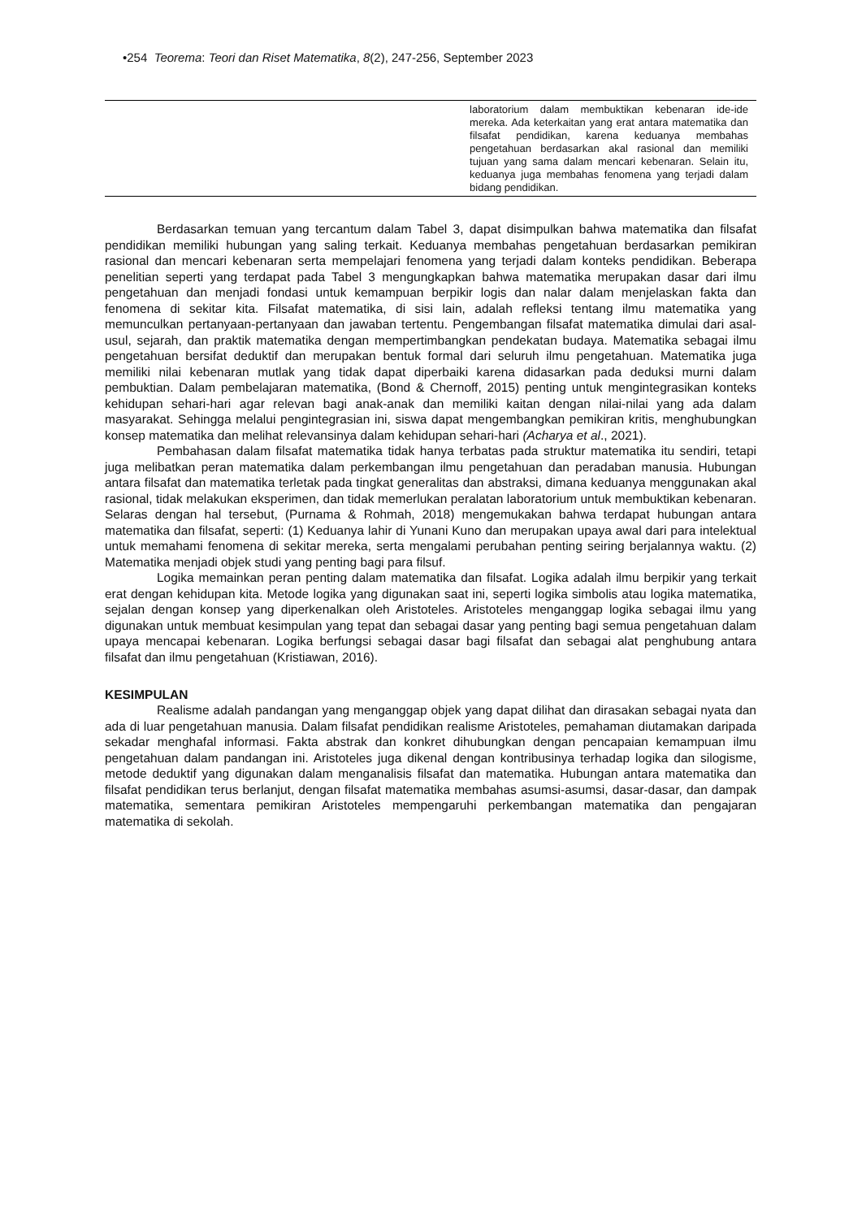•254 Teorema: Teori dan Riset Matematika, 8(2), 247-256, September 2023
| | laboratorium dalam membuktikan kebenaran ide-ide mereka. Ada keterkaitan yang erat antara matematika dan filsafat pendidikan, karena keduanya membahas pengetahuan berdasarkan akal rasional dan memiliki tujuan yang sama dalam mencari kebenaran. Selain itu, keduanya juga membahas fenomena yang terjadi dalam bidang pendidikan. |
Berdasarkan temuan yang tercantum dalam Tabel 3, dapat disimpulkan bahwa matematika dan filsafat pendidikan memiliki hubungan yang saling terkait. Keduanya membahas pengetahuan berdasarkan pemikiran rasional dan mencari kebenaran serta mempelajari fenomena yang terjadi dalam konteks pendidikan. Beberapa penelitian seperti yang terdapat pada Tabel 3 mengungkapkan bahwa matematika merupakan dasar dari ilmu pengetahuan dan menjadi fondasi untuk kemampuan berpikir logis dan nalar dalam menjelaskan fakta dan fenomena di sekitar kita. Filsafat matematika, di sisi lain, adalah refleksi tentang ilmu matematika yang memunculkan pertanyaan-pertanyaan dan jawaban tertentu. Pengembangan filsafat matematika dimulai dari asal-usul, sejarah, dan praktik matematika dengan mempertimbangkan pendekatan budaya. Matematika sebagai ilmu pengetahuan bersifat deduktif dan merupakan bentuk formal dari seluruh ilmu pengetahuan. Matematika juga memiliki nilai kebenaran mutlak yang tidak dapat diperbaiki karena didasarkan pada deduksi murni dalam pembuktian. Dalam pembelajaran matematika, (Bond & Chernoff, 2015) penting untuk mengintegrasikan konteks kehidupan sehari-hari agar relevan bagi anak-anak dan memiliki kaitan dengan nilai-nilai yang ada dalam masyarakat. Sehingga melalui pengintegrasian ini, siswa dapat mengembangkan pemikiran kritis, menghubungkan konsep matematika dan melihat relevansinya dalam kehidupan sehari-hari (Acharya et al., 2021).
Pembahasan dalam filsafat matematika tidak hanya terbatas pada struktur matematika itu sendiri, tetapi juga melibatkan peran matematika dalam perkembangan ilmu pengetahuan dan peradaban manusia. Hubungan antara filsafat dan matematika terletak pada tingkat generalitas dan abstraksi, dimana keduanya menggunakan akal rasional, tidak melakukan eksperimen, dan tidak memerlukan peralatan laboratorium untuk membuktikan kebenaran. Selaras dengan hal tersebut, (Purnama & Rohmah, 2018) mengemukakan bahwa terdapat hubungan antara matematika dan filsafat, seperti: (1) Keduanya lahir di Yunani Kuno dan merupakan upaya awal dari para intelektual untuk memahami fenomena di sekitar mereka, serta mengalami perubahan penting seiring berjalannya waktu. (2) Matematika menjadi objek studi yang penting bagi para filsuf.
Logika memainkan peran penting dalam matematika dan filsafat. Logika adalah ilmu berpikir yang terkait erat dengan kehidupan kita. Metode logika yang digunakan saat ini, seperti logika simbolis atau logika matematika, sejalan dengan konsep yang diperkenalkan oleh Aristoteles. Aristoteles menganggap logika sebagai ilmu yang digunakan untuk membuat kesimpulan yang tepat dan sebagai dasar yang penting bagi semua pengetahuan dalam upaya mencapai kebenaran. Logika berfungsi sebagai dasar bagi filsafat dan sebagai alat penghubung antara filsafat dan ilmu pengetahuan (Kristiawan, 2016).
KESIMPULAN
Realisme adalah pandangan yang menganggap objek yang dapat dilihat dan dirasakan sebagai nyata dan ada di luar pengetahuan manusia. Dalam filsafat pendidikan realisme Aristoteles, pemahaman diutamakan daripada sekadar menghafal informasi. Fakta abstrak dan konkret dihubungkan dengan pencapaian kemampuan ilmu pengetahuan dalam pandangan ini. Aristoteles juga dikenal dengan kontribusinya terhadap logika dan silogisme, metode deduktif yang digunakan dalam menganalisis filsafat dan matematika. Hubungan antara matematika dan filsafat pendidikan terus berlanjut, dengan filsafat matematika membahas asumsi-asumsi, dasar-dasar, dan dampak matematika, sementara pemikiran Aristoteles mempengaruhi perkembangan matematika dan pengajaran matematika di sekolah.